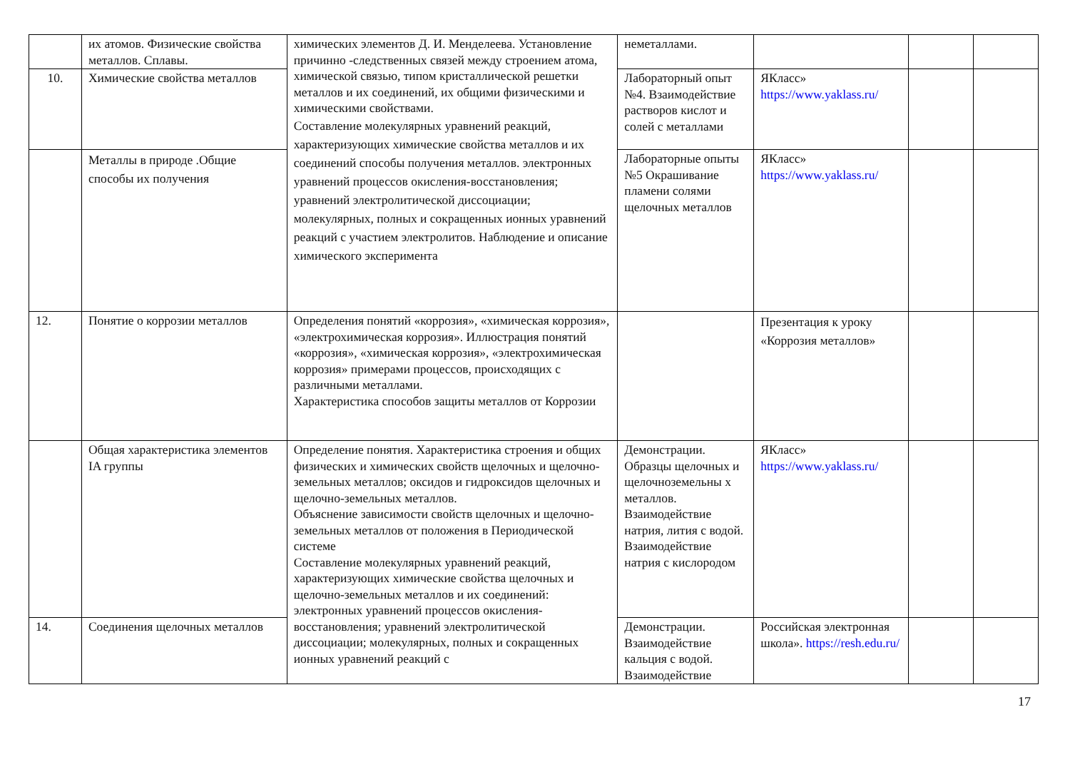| | их атомов. Физические свойства металлов. Сплавы. | химических элементов Д. И. Менделеева. Установление причинно -следственных связей между строением атома, химической связью, типом кристаллической решетки металлов и их соединений, их общими физическими и химическими свойствами. Составление молекулярных уравнений реакций, характеризующих химические свойства металлов и их соединений способы получения металлов. электронных уравнений процессов окисления-восстановления; уравнений электролитической диссоциации; молекулярных, полных и сокращенных ионных уравнений реакций с участием электролитов. Наблюдение и описание химического эксперимента | неметаллами. | | | |
| 10. | Химические свойства металлов | | Лабораторный опыт №4. Взаимодействие растворов кислот и солей с металлами | ЯКласс» https://www.yaklass.ru/ | | |
| | Металлы в природе .Общие способы их получения | | Лабораторные опыты №5 Окрашивание пламени солями щелочных металлов | ЯКласс» https://www.yaklass.ru/ | | |
| 12. | Понятие о коррозии металлов | Определения понятий «коррозия», «химическая коррозия», «электрохимическая коррозия». Иллюстрация понятий «коррозия», «химическая коррозия», «электрохимическая коррозия» примерами процессов, происходящих с различными металлами. Характеристика способов защиты металлов от Коррозии | | Презентация к уроку «Коррозия металлов» | | |
| | Общая характеристика элементов IA группы | Определение понятия. Характеристика строения и общих физических и химических свойств щелочных и щелочно-земельных металлов; оксидов и гидроксидов щелочных и щелочно-земельных металлов. Объяснение зависимости свойств щелочных и щелочно-земельных металлов от положения в Периодической системе Составление молекулярных уравнений реакций, характеризующих химические свойства щелочных и щелочно-земельных металлов и их соединений: электронных уравнений процессов окисления-восстановления; уравнений электролитической диссоциации; молекулярных, полных и сокращенных ионных уравнений реакций с | Демонстрации. Образцы щелочных и щелочноземельны х металлов. Взаимодействие натрия, лития с водой. Взаимодействие натрия с кислородом | ЯКласс» https://www.yaklass.ru/ | | |
| 14. | Соединения щелочных металлов | | Демонстрации. Взаимодействие кальция с водой. Взаимодействие | Российская электронная школа». https://resh.edu.ru/ | | |
17